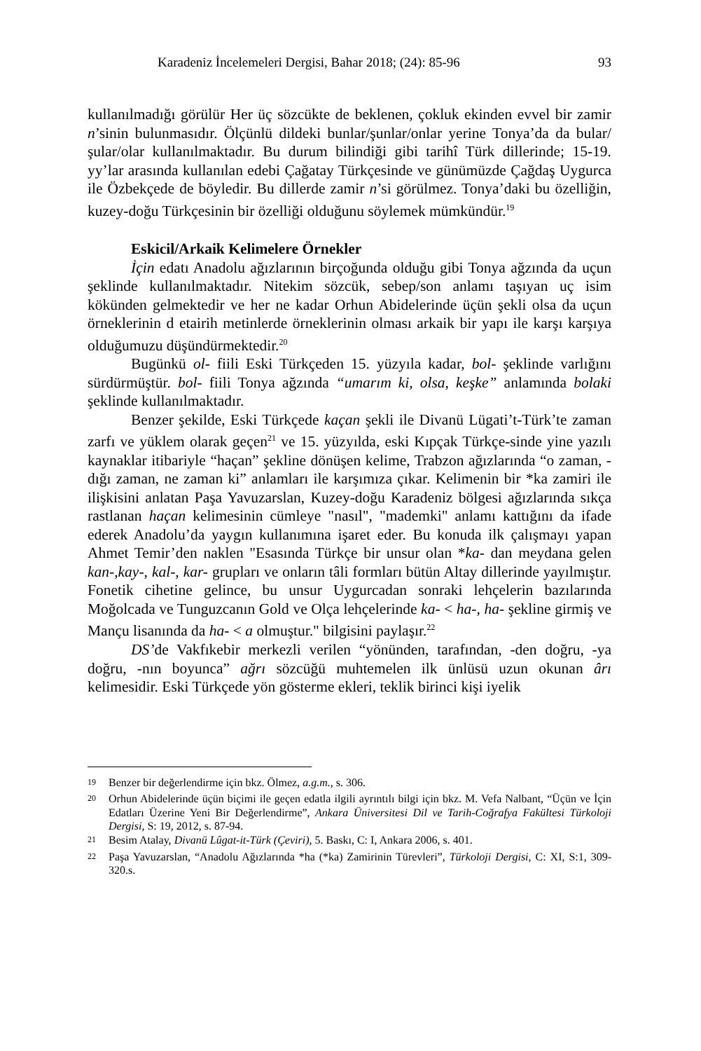Karadeniz İncelemeleri Dergisi, Bahar 2018; (24): 85-96 93
kullanılmadığı görülür Her üç sözcükte de beklenen, çokluk ekinden evvel bir zamir n’sinin bulunmasıdır. Ölçünlü dildeki bunlar/şunlar/onlar yerine Tonya’da da bular/şular/olar kullanılmaktadır. Bu durum bilindiği gibi tarihî Türk dillerinde; 15-19. yy’lar arasında kullanılan edebi Çağatay Türkçesinde ve günümüzde Çağdaş Uygurca ile Özbekçede de böyledir. Bu dillerde zamir n’si görülmez. Tonya’daki bu özelliğin, kuzey-doğu Türkçesinin bir özelliği olduğunu söylemek mümkündür.<sup>19</sup>
Eskicil/Arkaik Kelimelere Örnekler
İçin edatı Anadolu ağızlarının birçoğunda olduğu gibi Tonya ağzında da uçun şeklinde kullanılmaktadır. Nitekim sözcük, sebep/son anlamı taşıyan uç isim kökünden gelmektedir ve her ne kadar Orhun Abidelerinde üçün şekli olsa da uçun örneklerinin d etairih metinlerde örneklerinin olması arkaik bir yapı ile karşı karşıya olduğumuzu düşündürmektedir.<sup>20</sup>
Bugünkü ol- fiili Eski Türkçeden 15. yüzyıla kadar, bol- şeklinde varlığını sürdürmüştür. bol- fiili Tonya ağzında “umarım ki, olsa, keşke” anlamında bolaki şeklinde kullanılmaktadır.
Benzer şekilde, Eski Türkçede kaçan şekli ile Divanü Lügati’t-Türk’te zaman zarfı ve yüklem olarak geçen<sup>21</sup> ve 15. yüzyılda, eski Kıpçak Türkçe-sinde yine yazılı kaynaklar itibariyle “haçan” şekline dönüşen kelime, Trabzon ağızlarında “o zaman, -dığı zaman, ne zaman ki” anlamları ile karşımıza çıkar. Kelimenin bir *ka zamiri ile ilişkisini anlatan Paşa Yavuzarslan, Kuzey-doğu Karadeniz bölgesi ağızlarında sıkça rastlanan haçan kelimesinin cümleye "nasıl", "mademki" anlamı kattığını da ifade ederek Anadolu’da yaygın kullanımına işaret eder. Bu konuda ilk çalışmayı yapan Ahmet Temir’den naklen "Esasında Türkçe bir unsur olan *ka- dan meydana gelen kan-,kay-, kal-, kar- grupları ve onların tâli formları bütün Altay dillerinde yayılmıştır. Fonetik cihetine gelince, bu unsur Uygurcadan sonraki lehçelerin bazılarında Moğolcada ve Tunguzcanın Gold ve Olça lehçelerinde ka- < ha-, ha- şekline girmiş ve Mançu lisanında da ha- < a olmuştur." bilgisini paylaşır.<sup>22</sup>
DS’de Vakfıkebir merkezli verilen “yönünden, tarafından, -den doğru, -ya doğru, -nın boyunca” ağrı sözcüğü muhtemelen ilk ünlüsü uzun okunan ârı kelimesidir. Eski Türkçede yön gösterme ekleri, teklik birinci kişi iyelik
<sup>19</sup> Benzer bir değerlendirme için bkz. Ölmez, a.g.m., s. 306.
<sup>20</sup> Orhun Abidelerinde üçün biçimi ile geçen edatla ilgili ayrıntılı bilgi için bkz. M. Vefa Nalbant, “Üçün ve İçin Edatları Üzerine Yeni Bir Değerlendirme”, Ankara Üniversitesi Dil ve Tarih-Coğrafya Fakültesi Türkoloji Dergisi, S: 19, 2012, s. 87-94.
<sup>21</sup> Besim Atalay, Divanü Lûgat-it-Türk (Çeviri), 5. Baskı, C: I, Ankara 2006, s. 401.
<sup>22</sup> Paşa Yavuzarslan, “Anadolu Ağızlarında *ha (*ka) Zamirinin Türevleri”, Türkoloji Dergisi, C: XI, S:1, 309-320.s.